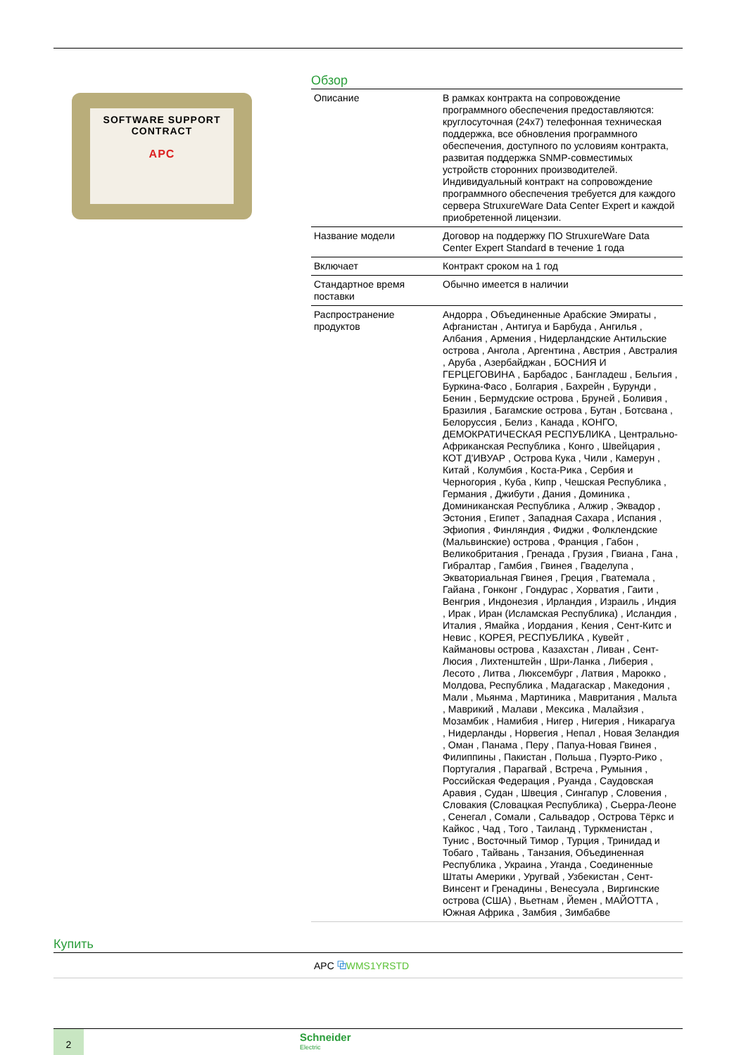SOFTWARE SUPPORT
CONTRACT
APC
Обзор
| Описание | В рамках контракта на сопровождение программного обеспечения предоставляются: круглосуточная (24x7) телефонная техническая поддержка, все обновления программного обеспечения, доступного по условиям контракта, развитая поддержка SNMP-совместимых устройств сторонних производителей. Индивидуальный контракт на сопровождение программного обеспечения требуется для каждого сервера StruxureWare Data Center Expert и каждой приобретенной лицензии. |
| Название модели | Договор на поддержку ПО StruxureWare Data Center Expert Standard в течение 1 года |
| Включает | Контракт сроком на 1 год |
| Стандартное время поставки | Обычно имеется в наличии |
| Распространение продуктов | Андорра , Объединенные Арабские Эмираты , Афганистан , Антигуа и Барбуда , Ангилья , Албания , Армения , Нидерландские Антильские острова , Ангола , Аргентина , Австрия , Австралия , Аруба , Азербайджан , БОСНИЯ И ГЕРЦЕГОВИНА , Барбадос , Бангладеш , Бельгия , Буркина-Фасо , Болгария , Бахрейн , Бурунди , Бенин , Бермудские острова , Бруней , Боливия , Бразилия , Багамские острова , Бутан , Ботсвана , Белоруссия , Белиз , Канада , КОНГО, ДЕМОКРАТИЧЕСКАЯ РЕСПУБЛИКА , Центрально-Африканская Республика , Конго , Швейцария , КОТ Д'ИВУАР , Острова Кука , Чили , Камерун , Китай , Колумбия , Коста-Рика , Сербия и Черногория , Куба , Кипр , Чешская Республика , Германия , Джибути , Дания , Доминика , Доминиканская Республика , Алжир , Эквадор , Эстония , Египет , Западная Сахара , Испания , Эфиопия , Финляндия , Фиджи , Фолклендские (Мальвинские) острова , Франция , Габон , Великобритания , Гренада , Грузия , Гвиана , Гана , Гибралтар , Гамбия , Гвинея , Гваделупа , Экваториальная Гвинея , Греция , Гватемала , Гайана , Гонконг , Гондурас , Хорватия , Гаити , Венгрия , Индонезия , Ирландия , Израиль , Индия , Ирак , Иран (Исламская Республика) , Исландия , Италия , Ямайка , Иордания , Кения , Сент-Китс и Невис , КОРЕЯ, РЕСПУБЛИКА , Кувейт , Каймановы острова , Казахстан , Ливан , Сент-Люсия , Лихтенштейн , Шри-Ланка , Либерия , Лесото , Литва , Люксембург , Латвия , Марокко , Молдова, Республика , Мадагаскар , Македония , Мали , Мьянма , Мартиника , Мавритания , Мальта , Маврикий , Малави , Мексика , Малайзия , Мозамбик , Намибия , Нигер , Нигерия , Никарагуа , Нидерланды , Норвегия , Непал , Новая Зеландия , Оман , Панама , Перу , Папуа-Новая Гвинея , Филиппины , Пакистан , Польша , Пуэрто-Рико , Португалия , Парагвай , Встреча , Румыния , Российская Федерация , Руанда , Саудовская Аравия , Судан , Швеция , Сингапур , Словения , Словакия (Словацкая Республика) , Сьерра-Леоне , Сенегал , Сомали , Сальвадор , Острова Тёркс и Кайкос , Чад , Того , Таиланд , Туркменистан , Тунис , Восточный Тимор , Турция , Тринидад и Тобаго , Тайвань , Танзания, Объединенная Республика , Украина , Уганда , Соединенные Штаты Америки , Уругвай , Узбекистан , Сент-Винсент и Гренадины , Венесуэла , Виргинские острова (США) , Вьетнам , Йемен , МАЙОТТА , Южная Африка , Замбия , Зимбабве |
Купить
APC ⧉WMS1YRSTD
2
Schneider
Electric